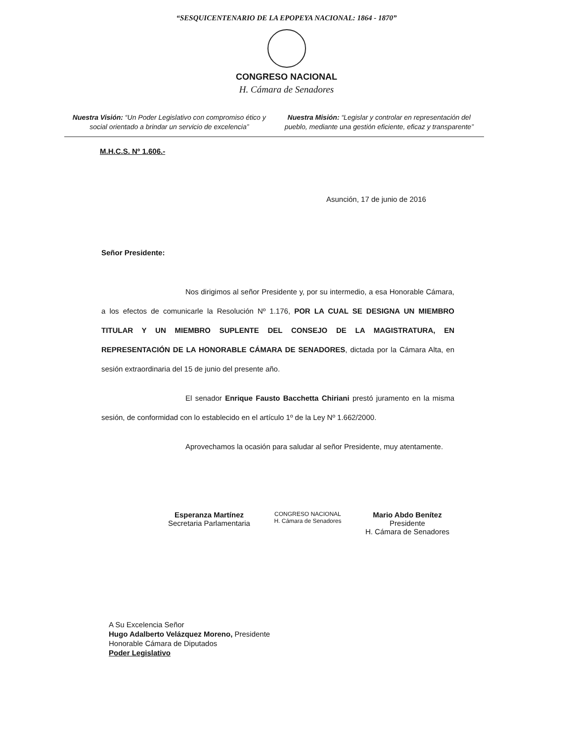“SESQUICENTENARIO DE LA EPOPEYA NACIONAL: 1864 - 1870”
CONGRESO NACIONAL
H. Cámara de Senadores
Nuestra Visión: “Un Poder Legislativo con compromiso ético y social orientado a brindar un servicio de excelencia”
Nuestra Misión: “Legislar y controlar en representación del pueblo, mediante una gestión eficiente, eficaz y transparente”
M.H.C.S. Nº 1.606.-
Asunción, 17 de junio de 2016
Señor Presidente:
Nos dirigimos al señor Presidente y, por su intermedio, a esa Honorable Cámara, a los efectos de comunicarle la Resolución Nº 1.176, POR LA CUAL SE DESIGNA UN MIEMBRO TITULAR Y UN MIEMBRO SUPLENTE DEL CONSEJO DE LA MAGISTRATURA, EN REPRESENTACIÓN DE LA HONORABLE CÁMARA DE SENADORES, dictada por la Cámara Alta, en sesión extraordinaria del 15 de junio del presente año.
El senador Enrique Fausto Bacchetta Chiriani prestó juramento en la misma sesión, de conformidad con lo establecido en el artículo 1º de la Ley Nº 1.662/2000.
Aprovechamos la ocasión para saludar al señor Presidente, muy atentamente.
Esperanza Martínez
Secretaria Parlamentaria
CONGRESO NACIONAL
H. Cámara de Senadores
Mario Abdo Benítez
Presidente
H. Cámara de Senadores
A Su Excelencia Señor
Hugo Adalberto Velázquez Moreno, Presidente
Honorable Cámara de Diputados
Poder Legislativo